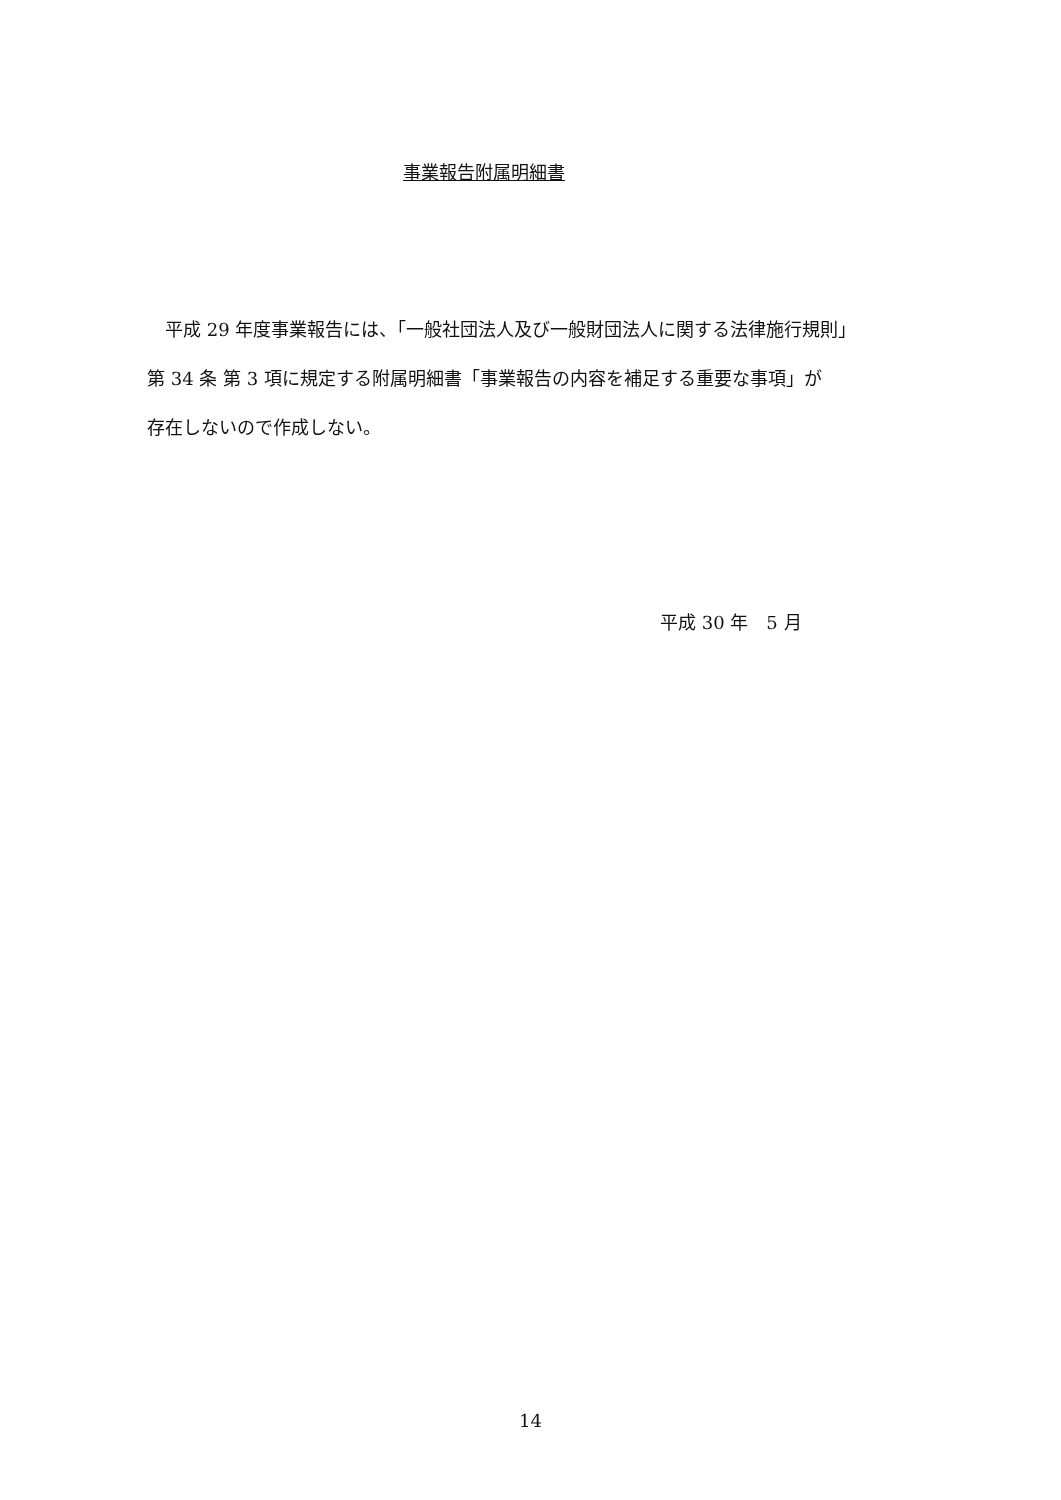事業報告附属明細書
　平成 29 年度事業報告には、「一般社団法人及び一般財団法人に関する法律施行規則」
第 34 条 第 3 項に規定する附属明細書「事業報告の内容を補足する重要な事項」が
存在しないので作成しない。
平成 30 年　5 月
14